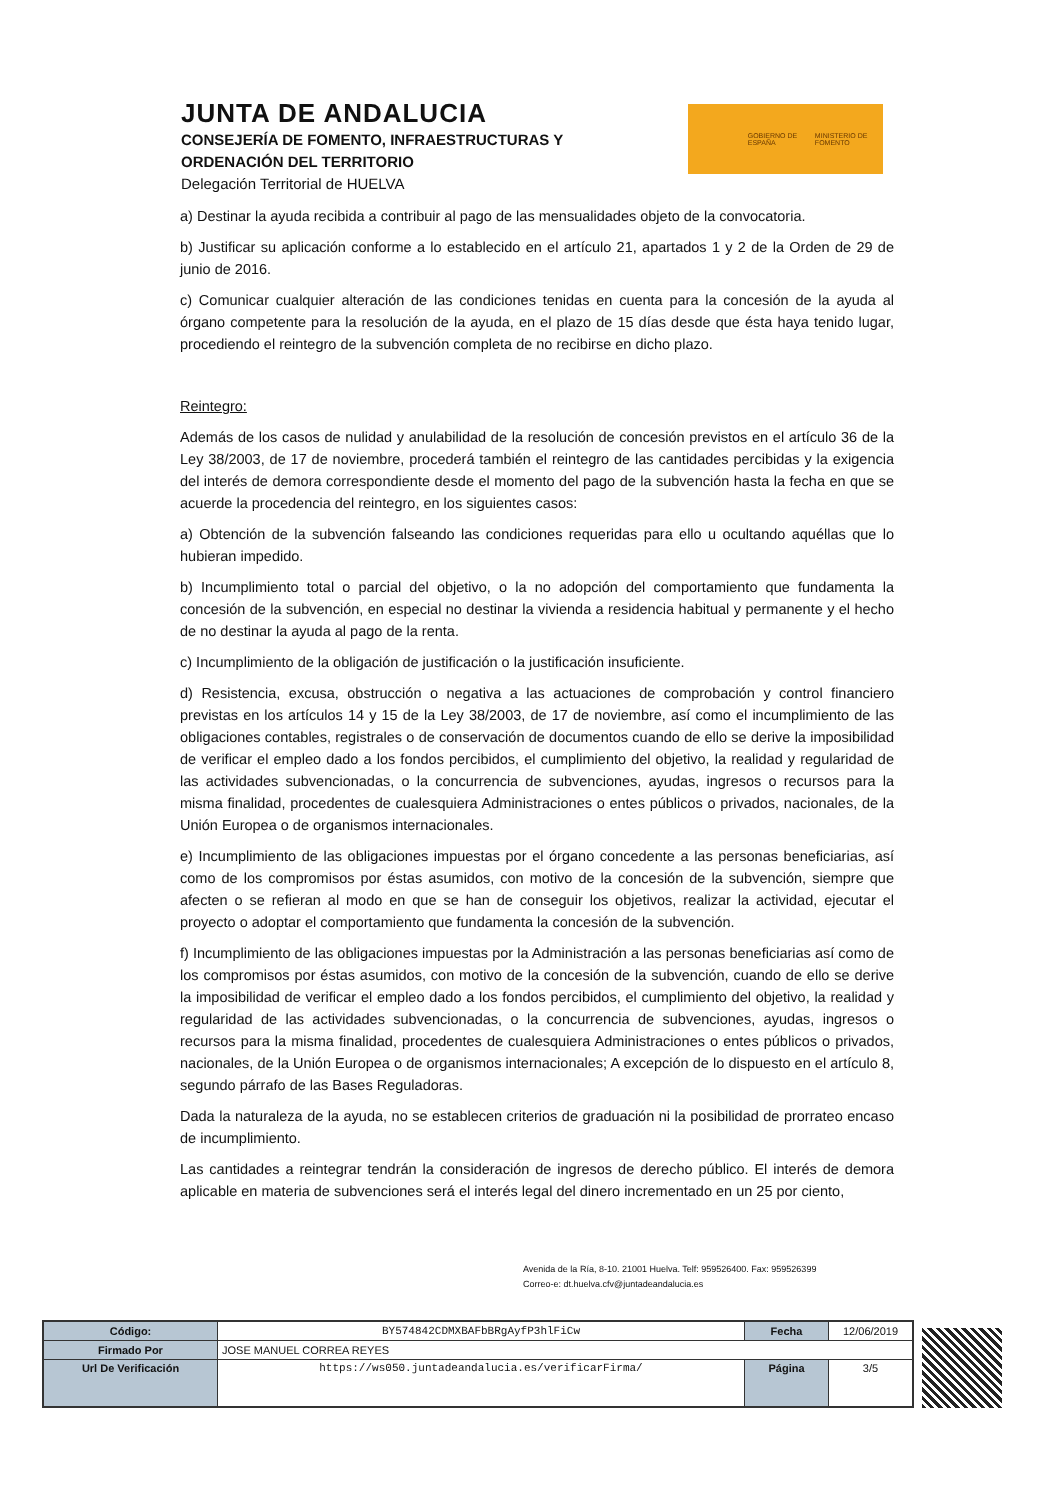JUNTA DE ANDALUCIA
CONSEJERÍA DE FOMENTO, INFRAESTRUCTURAS Y
ORDENACIÓN DEL TERRITORIO
Delegación Territorial de HUELVA
GOBIERNO DE ESPAÑA MINISTERIO DE FOMENTO
a) Destinar la ayuda recibida a contribuir al pago de las mensualidades objeto de la convocatoria.
b) Justificar su aplicación conforme a lo establecido en el artículo 21, apartados 1 y 2 de la Orden de 29 de junio de 2016.
c) Comunicar cualquier alteración de las condiciones tenidas en cuenta para la concesión de la ayuda al órgano competente para la resolución de la ayuda, en el plazo de 15 días desde que ésta haya tenido lugar, procediendo el reintegro de la subvención completa de no recibirse en dicho plazo.
Reintegro:
Además de los casos de nulidad y anulabilidad de la resolución de concesión previstos en el artículo 36 de la Ley 38/2003, de 17 de noviembre, procederá también el reintegro de las cantidades percibidas y la exigencia del interés de demora correspondiente desde el momento del pago de la subvención hasta la fecha en que se acuerde la procedencia del reintegro, en los siguientes casos:
a) Obtención de la subvención falseando las condiciones requeridas para ello u ocultando aquéllas que lo hubieran impedido.
b) Incumplimiento total o parcial del objetivo, o la no adopción del comportamiento que fundamenta la concesión de la subvención, en especial no destinar la vivienda a residencia habitual y permanente y el hecho de no destinar la ayuda al pago de la renta.
c) Incumplimiento de la obligación de justificación o la justificación insuficiente.
d) Resistencia, excusa, obstrucción o negativa a las actuaciones de comprobación y control financiero previstas en los artículos 14 y 15 de la Ley 38/2003, de 17 de noviembre, así como el incumplimiento de las obligaciones contables, registrales o de conservación de documentos cuando de ello se derive la imposibilidad de verificar el empleo dado a los fondos percibidos, el cumplimiento del objetivo, la realidad y regularidad de las actividades subvencionadas, o la concurrencia de subvenciones, ayudas, ingresos o recursos para la misma finalidad, procedentes de cualesquiera Administraciones o entes públicos o privados, nacionales, de la Unión Europea o de organismos internacionales.
e) Incumplimiento de las obligaciones impuestas por el órgano concedente a las personas beneficiarias, así como de los compromisos por éstas asumidos, con motivo de la concesión de la subvención, siempre que afecten o se refieran al modo en que se han de conseguir los objetivos, realizar la actividad, ejecutar el proyecto o adoptar el comportamiento que fundamenta la concesión de la subvención.
f) Incumplimiento de las obligaciones impuestas por la Administración a las personas beneficiarias así como de los compromisos por éstas asumidos, con motivo de la concesión de la subvención, cuando de ello se derive la imposibilidad de verificar el empleo dado a los fondos percibidos, el cumplimiento del objetivo, la realidad y regularidad de las actividades subvencionadas, o la concurrencia de subvenciones, ayudas, ingresos o recursos para la misma finalidad, procedentes de cualesquiera Administraciones o entes públicos o privados, nacionales, de la Unión Europea o de organismos internacionales; A excepción de lo dispuesto en el artículo 8, segundo párrafo de las Bases Reguladoras.
Dada la naturaleza de la ayuda, no se establecen criterios de graduación ni la posibilidad de prorrateo encaso de incumplimiento.
Las cantidades a reintegrar tendrán la consideración de ingresos de derecho público. El interés de demora aplicable en materia de subvenciones será el interés legal del dinero incrementado en un 25 por ciento,
Avenida de la Ría, 8-10. 21001 Huelva. Telf: 959526400. Fax: 959526399
Correo-e: dt.huelva.cfv@juntadeandalucia.es
| Código: | BY574842CDMXBAFbBRgAyfP3hlFiCw | Fecha | 12/06/2019 |
| Firmado Por | JOSE MANUEL CORREA REYES | | |
| Url De Verificación | https://ws050.juntadeandalucia.es/verificarFirma/ | Página | 3/5 |